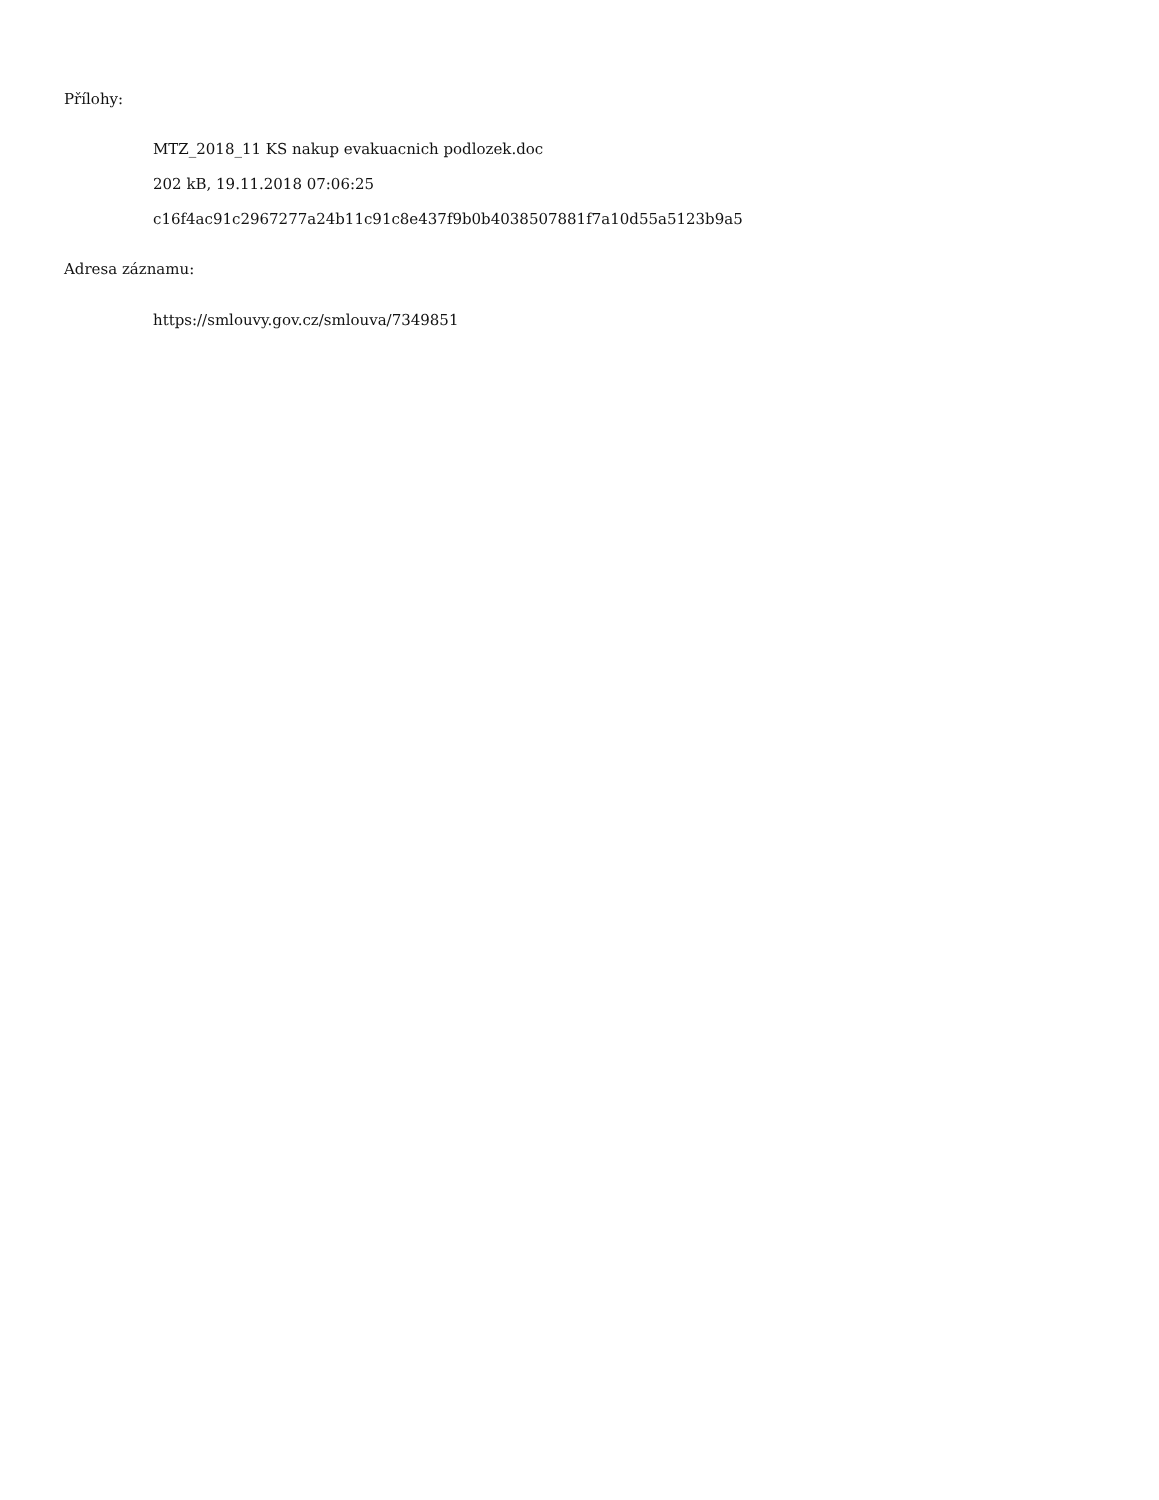Přílohy:
MTZ_2018_11 KS nakup evakuacnich podlozek.doc
202 kB, 19.11.2018 07:06:25
c16f4ac91c2967277a24b11c91c8e437f9b0b4038507881f7a10d55a5123b9a5
Adresa záznamu:
https://smlouvy.gov.cz/smlouva/7349851